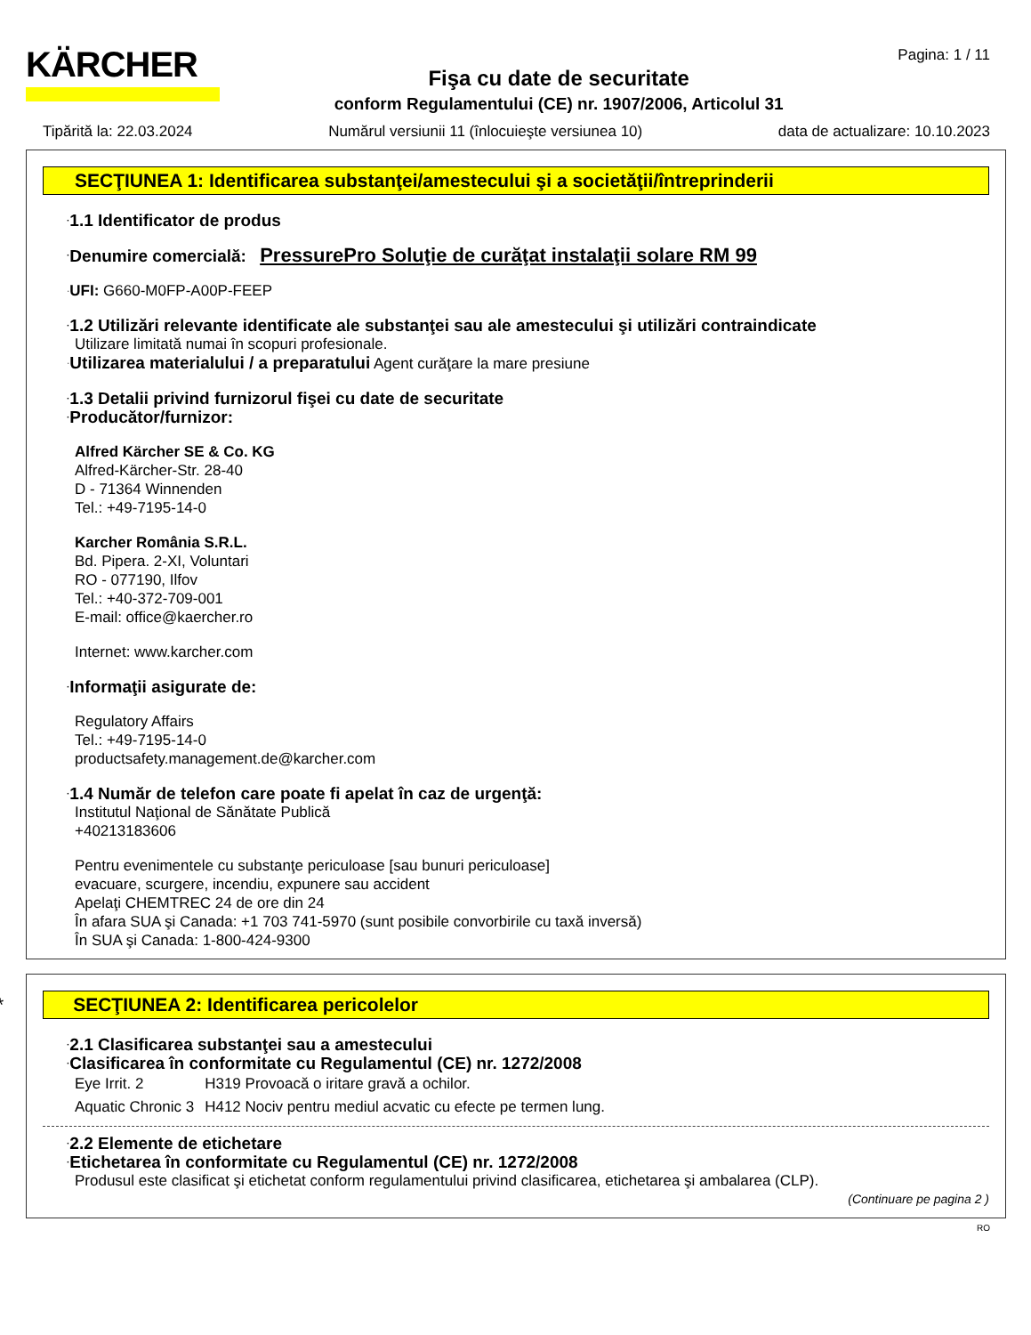KÄRCHER
Fişa cu date de securitate
conform Regulamentului (CE) nr. 1907/2006, Articolul 31
Pagina: 1 / 11
Tipărită la: 22.03.2024 Numărul versiunii 11 (înlocuieşte versiunea 10) data de actualizare: 10.10.2023
SECŢIUNEA 1: Identificarea substanţei/amestecului şi a societăţii/întreprinderii
·1.1 Identificator de produs
·Denumire comercială: PressurePro Soluţie de curăţat instalaţii solare RM 99
·UFI: G660-M0FP-A00P-FEEP
·1.2 Utilizări relevante identificate ale substanţei sau ale amestecului şi utilizări contraindicate
Utilizare limitată numai în scopuri profesionale.
·Utilizarea materialului / a preparatului Agent curăţare la mare presiune
·1.3 Detalii privind furnizorul fişei cu date de securitate
·Producător/furnizor:
Alfred Kärcher SE & Co. KG
Alfred-Kärcher-Str. 28-40
D - 71364 Winnenden
Tel.: +49-7195-14-0
Karcher România S.R.L.
Bd. Pipera. 2-XI, Voluntari
RO - 077190, Ilfov
Tel.: +40-372-709-001
E-mail: office@kaercher.ro
Internet: www.karcher.com
·Informaţii asigurate de:
Regulatory Affairs
Tel.: +49-7195-14-0
productsafety.management.de@karcher.com
·1.4 Număr de telefon care poate fi apelat în caz de urgenţă:
Institutul Naţional de Sănătate Publică
+40213183606
Pentru evenimentele cu substanţe periculoase [sau bunuri periculoase]
evacuare, scurgere, incendiu, expunere sau accident
Apelaţi CHEMTREC 24 de ore din 24
În afara SUA şi Canada: +1 703 741-5970 (sunt posibile convorbirile cu taxă inversă)
În SUA şi Canada: 1-800-424-9300
* SECŢIUNEA 2: Identificarea pericolelor
·2.1 Clasificarea substanţei sau a amestecului
·Clasificarea în conformitate cu Regulamentul (CE) nr. 1272/2008
| Eye Irrit. 2 | H319 Provoacă o iritare gravă a ochilor. |
| Aquatic Chronic 3 | H412 Nociv pentru mediul acvatic cu efecte pe termen lung. |
·2.2 Elemente de etichetare
·Etichetarea în conformitate cu Regulamentul (CE) nr. 1272/2008
Produsul este clasificat şi etichetat conform regulamentului privind clasificarea, etichetarea şi ambalarea (CLP).
(Continuare pe pagina 2 )
RO